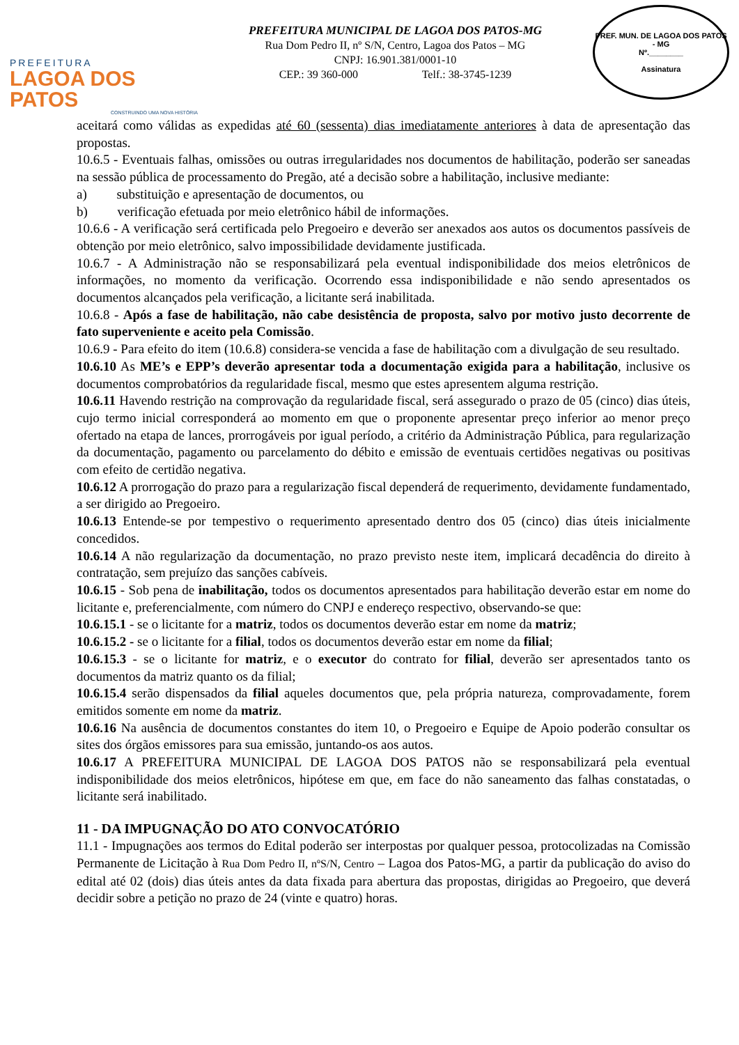PREFEITURA
LAGOA DOS PATOS
CONSTRUINDO UMA NOVA HISTÓRIA
PREFEITURA MUNICIPAL DE LAGOA DOS PATOS-MG
Rua Dom Pedro II, nº S/N, Centro, Lagoa dos Patos – MG
CNPJ: 16.901.381/0001-10
CEP.: 39 360-000 Telf.: 38-3745-1239
PREF. MUN. DE LAGOA DOS PATOS - MG
Nº.________
Assinatura
aceitará como válidas as expedidas até 60 (sessenta) dias imediatamente anteriores à data de apresentação das propostas.
10.6.5 - Eventuais falhas, omissões ou outras irregularidades nos documentos de habilitação, poderão ser saneadas na sessão pública de processamento do Pregão, até a decisão sobre a habilitação, inclusive mediante:
a) substituição e apresentação de documentos, ou
b) verificação efetuada por meio eletrônico hábil de informações.
10.6.6 - A verificação será certificada pelo Pregoeiro e deverão ser anexados aos autos os documentos passíveis de obtenção por meio eletrônico, salvo impossibilidade devidamente justificada.
10.6.7 - A Administração não se responsabilizará pela eventual indisponibilidade dos meios eletrônicos de informações, no momento da verificação. Ocorrendo essa indisponibilidade e não sendo apresentados os documentos alcançados pela verificação, a licitante será inabilitada.
10.6.8 - Após a fase de habilitação, não cabe desistência de proposta, salvo por motivo justo decorrente de fato superveniente e aceito pela Comissão.
10.6.9 - Para efeito do item (10.6.8) considera-se vencida a fase de habilitação com a divulgação de seu resultado.
10.6.10 As ME’s e EPP’s deverão apresentar toda a documentação exigida para a habilitação, inclusive os documentos comprobatórios da regularidade fiscal, mesmo que estes apresentem alguma restrição.
10.6.11 Havendo restrição na comprovação da regularidade fiscal, será assegurado o prazo de 05 (cinco) dias úteis, cujo termo inicial corresponderá ao momento em que o proponente apresentar preço inferior ao menor preço ofertado na etapa de lances, prorrogáveis por igual período, a critério da Administração Pública, para regularização da documentação, pagamento ou parcelamento do débito e emissão de eventuais certidões negativas ou positivas com efeito de certidão negativa.
10.6.12 A prorrogação do prazo para a regularização fiscal dependerá de requerimento, devidamente fundamentado, a ser dirigido ao Pregoeiro.
10.6.13 Entende-se por tempestivo o requerimento apresentado dentro dos 05 (cinco) dias úteis inicialmente concedidos.
10.6.14 A não regularização da documentação, no prazo previsto neste item, implicará decadência do direito à contratação, sem prejuízo das sanções cabíveis.
10.6.15 - Sob pena de inabilitação, todos os documentos apresentados para habilitação deverão estar em nome do licitante e, preferencialmente, com número do CNPJ e endereço respectivo, observando-se que:
10.6.15.1 - se o licitante for a matriz, todos os documentos deverão estar em nome da matriz;
10.6.15.2 - se o licitante for a filial, todos os documentos deverão estar em nome da filial;
10.6.15.3 - se o licitante for matriz, e o executor do contrato for filial, deverão ser apresentados tanto os documentos da matriz quanto os da filial;
10.6.15.4 serão dispensados da filial aqueles documentos que, pela própria natureza, comprovadamente, forem emitidos somente em nome da matriz.
10.6.16 Na ausência de documentos constantes do item 10, o Pregoeiro e Equipe de Apoio poderão consultar os sites dos órgãos emissores para sua emissão, juntando-os aos autos.
10.6.17 A PREFEITURA MUNICIPAL DE LAGOA DOS PATOS não se responsabilizará pela eventual indisponibilidade dos meios eletrônicos, hipótese em que, em face do não saneamento das falhas constatadas, o licitante será inabilitado.
11 - DA IMPUGNAÇÃO DO ATO CONVOCATÓRIO
11.1 - Impugnações aos termos do Edital poderão ser interpostas por qualquer pessoa, protocolizadas na Comissão Permanente de Licitação à Rua Dom Pedro II, nºS/N, Centro – Lagoa dos Patos-MG, a partir da publicação do aviso do edital até 02 (dois) dias úteis antes da data fixada para abertura das propostas, dirigidas ao Pregoeiro, que deverá decidir sobre a petição no prazo de 24 (vinte e quatro) horas.